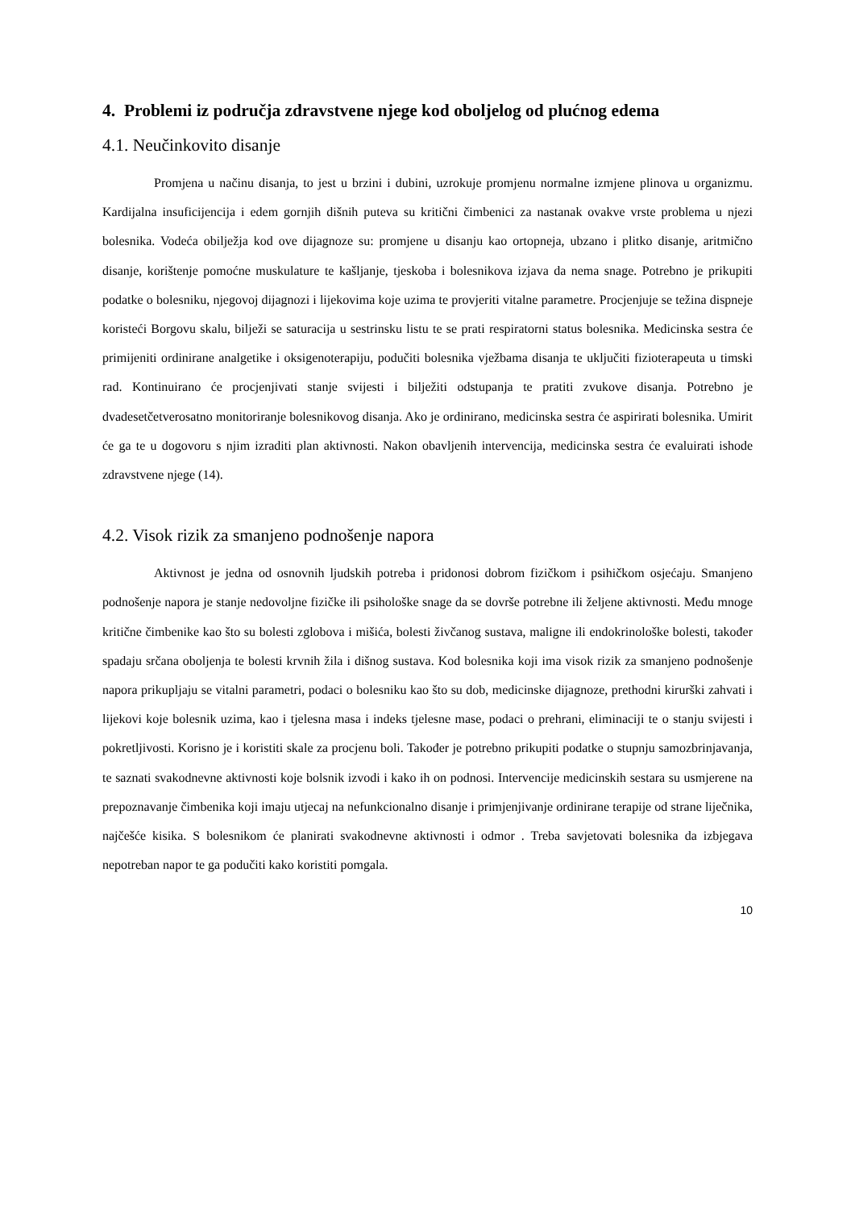4. Problemi iz područja zdravstvene njege kod oboljelog od plućnog edema
4.1. Neučinkovito disanje
Promjena u načinu disanja, to jest u brzini i dubini, uzrokuje promjenu normalne izmjene plinova u organizmu. Kardijalna insuficijencija i edem gornjih dišnih puteva su kritični čimbenici za nastanak ovakve vrste problema u njezi bolesnika. Vodeća obilježja kod ove dijagnoze su: promjene u disanju kao ortopneja, ubzano i plitko disanje, aritmično disanje, korištenje pomoćne muskulature te kašljanje, tjeskoba i bolesnikova izjava da nema snage. Potrebno je prikupiti podatke o bolesniku, njegovoj dijagnozi i lijekovima koje uzima te provjeriti vitalne parametre. Procjenjuje se težina dispneje koristeći Borgovu skalu, bilježi se saturacija u sestrinsku listu te se prati respiratorni status bolesnika. Medicinska sestra će primijeniti ordinirane analgetike i oksigenoterapiju, podučiti bolesnika vježbama disanja te uključiti fizioterapeuta u timski rad. Kontinuirano će procjenjivati stanje svijesti i bilježiti odstupanja te pratiti zvukove disanja. Potrebno je dvadesetčetverosatno monitoriranje bolesnikovog disanja. Ako je ordinirano, medicinska sestra će aspirirati bolesnika. Umirit će ga te u dogovoru s njim izraditi plan aktivnosti. Nakon obavljenih intervencija, medicinska sestra će evaluirati ishode zdravstvene njege (14).
4.2. Visok rizik za smanjeno podnošenje napora
Aktivnost je jedna od osnovnih ljudskih potreba i pridonosi dobrom fizičkom i psihičkom osjećaju. Smanjeno podnošenje napora je stanje nedovoljne fizičke ili psihološke snage da se dovrše potrebne ili željene aktivnosti. Među mnoge kritične čimbenike kao što su bolesti zglobova i mišića, bolesti živčanog sustava, maligne ili endokrinološke bolesti, također spadaju srčana oboljenja te bolesti krvnih žila i dišnog sustava. Kod bolesnika koji ima visok rizik za smanjeno podnošenje napora prikupljaju se vitalni parametri, podaci o bolesniku kao što su dob, medicinske dijagnoze, prethodni kirurški zahvati i lijekovi koje bolesnik uzima, kao i tjelesna masa i indeks tjelesne mase, podaci o prehrani, eliminaciji te o stanju svijesti i pokretljivosti. Korisno je i koristiti skale za procjenu boli. Također je potrebno prikupiti podatke o stupnju samozbrinjavanja, te saznati svakodnevne aktivnosti koje bolsnik izvodi i kako ih on podnosi. Intervencije medicinskih sestara su usmjerene na prepoznavanje čimbenika koji imaju utjecaj na nefunkcionalno disanje i primjenjivanje ordinirane terapije od strane liječnika, najčešće kisika. S bolesnikom će planirati svakodnevne aktivnosti i odmor . Treba savjetovati bolesnika da izbjegava nepotreban napor te ga podučiti kako koristiti pomgala.
10